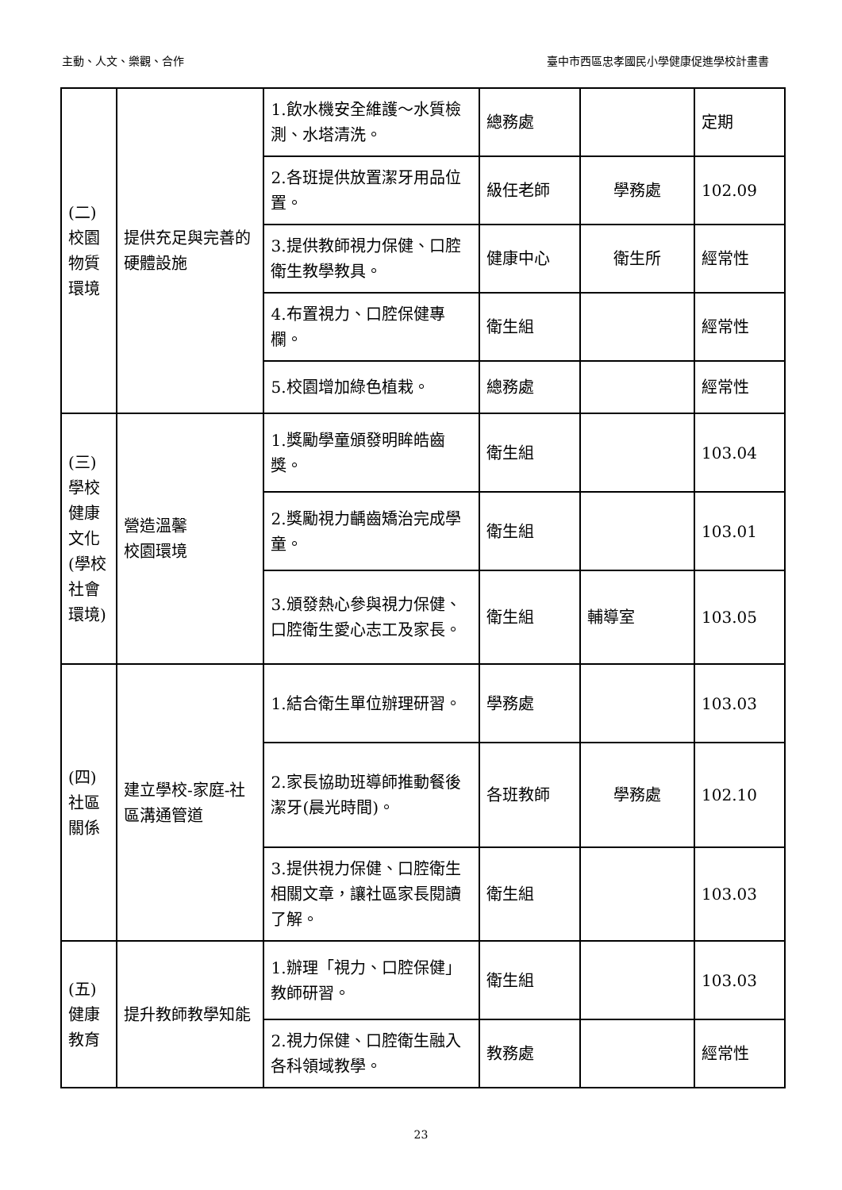主動、人文、樂觀、合作 臺中市西區忠孝國民小學健康促進學校計畫書
| (二) 校園物質環境 | 提供充足與完善的硬體設施 | 1.飲水機安全維護～水質檢測、水塔清洗。 | 總務處 | | 定期 |
| | | 2.各班提供放置潔牙用品位置。 | 級任老師 | 學務處 | 102.09 |
| | | 3.提供教師視力保健、口腔衛生教學教具。 | 健康中心 | 衛生所 | 經常性 |
| | | 4.布置視力、口腔保健專欄。 | 衛生組 | | 經常性 |
| | | 5.校園增加綠色植栽。 | 總務處 | | 經常性 |
| (三) 學校健康文化(學校社會環境) | 營造溫馨 校園環境 | 1.獎勵學童頒發明眸皓齒獎。 | 衛生組 | | 103.04 |
| | | 2.獎勵視力齲齒矯治完成學童。 | 衛生組 | | 103.01 |
| | | 3.頒發熱心參與視力保健、口腔衛生愛心志工及家長。 | 衛生組 | 輔導室 | 103.05 |
| (四) 社區關係 | 建立學校-家庭-社區溝通管道 | 1.結合衛生單位辦理研習。 | 學務處 | | 103.03 |
| | | 2.家長協助班導師推動餐後潔牙(晨光時間)。 | 各班教師 | 學務處 | 102.10 |
| | | 3.提供視力保健、口腔衛生相關文章，讓社區家長閱讀了解。 | 衛生組 | | 103.03 |
| (五) 健康教育 | 提升教師教學知能 | 1.辦理「視力、口腔保健」教師研習。 | 衛生組 | | 103.03 |
| | | 2.視力保健、口腔衛生融入各科領域教學。 | 教務處 | | 經常性 |
23